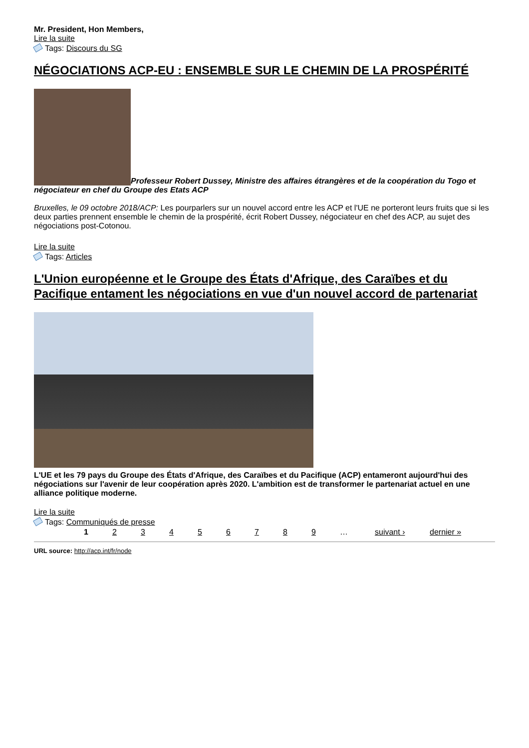Mr. President, Hon Members,
Lire la suite
Tags: Discours du SG
NÉGOCIATIONS ACP-EU : ENSEMBLE SUR LE CHEMIN DE LA PROSPÉRITÉ
Professeur Robert Dussey, Ministre des affaires étrangères et de la coopération du Togo et négociateur en chef du Groupe des Etats ACP
Bruxelles, le 09 octobre 2018/ACP: Les pourparlers sur un nouvel accord entre les ACP et l'UE ne porteront leurs fruits que si les deux parties prennent ensemble le chemin de la prospérité, écrit Robert Dussey, négociateur en chef des ACP, au sujet des négociations post-Cotonou.
Lire la suite
Tags: Articles
L'Union européenne et le Groupe des États d'Afrique, des Caraïbes et du Pacifique entament les négociations en vue d'un nouvel accord de partenariat
L'UE et les 79 pays du Groupe des États d'Afrique, des Caraïbes et du Pacifique (ACP) entameront aujourd'hui des négociations sur l'avenir de leur coopération après 2020. L'ambition est de transformer le partenariat actuel en une alliance politique moderne.
Lire la suite
Tags: Communiqués de presse
1 2 3 4 5 6 7 8 9 … suivant › dernier »
URL source: http://acp.int/fr/node